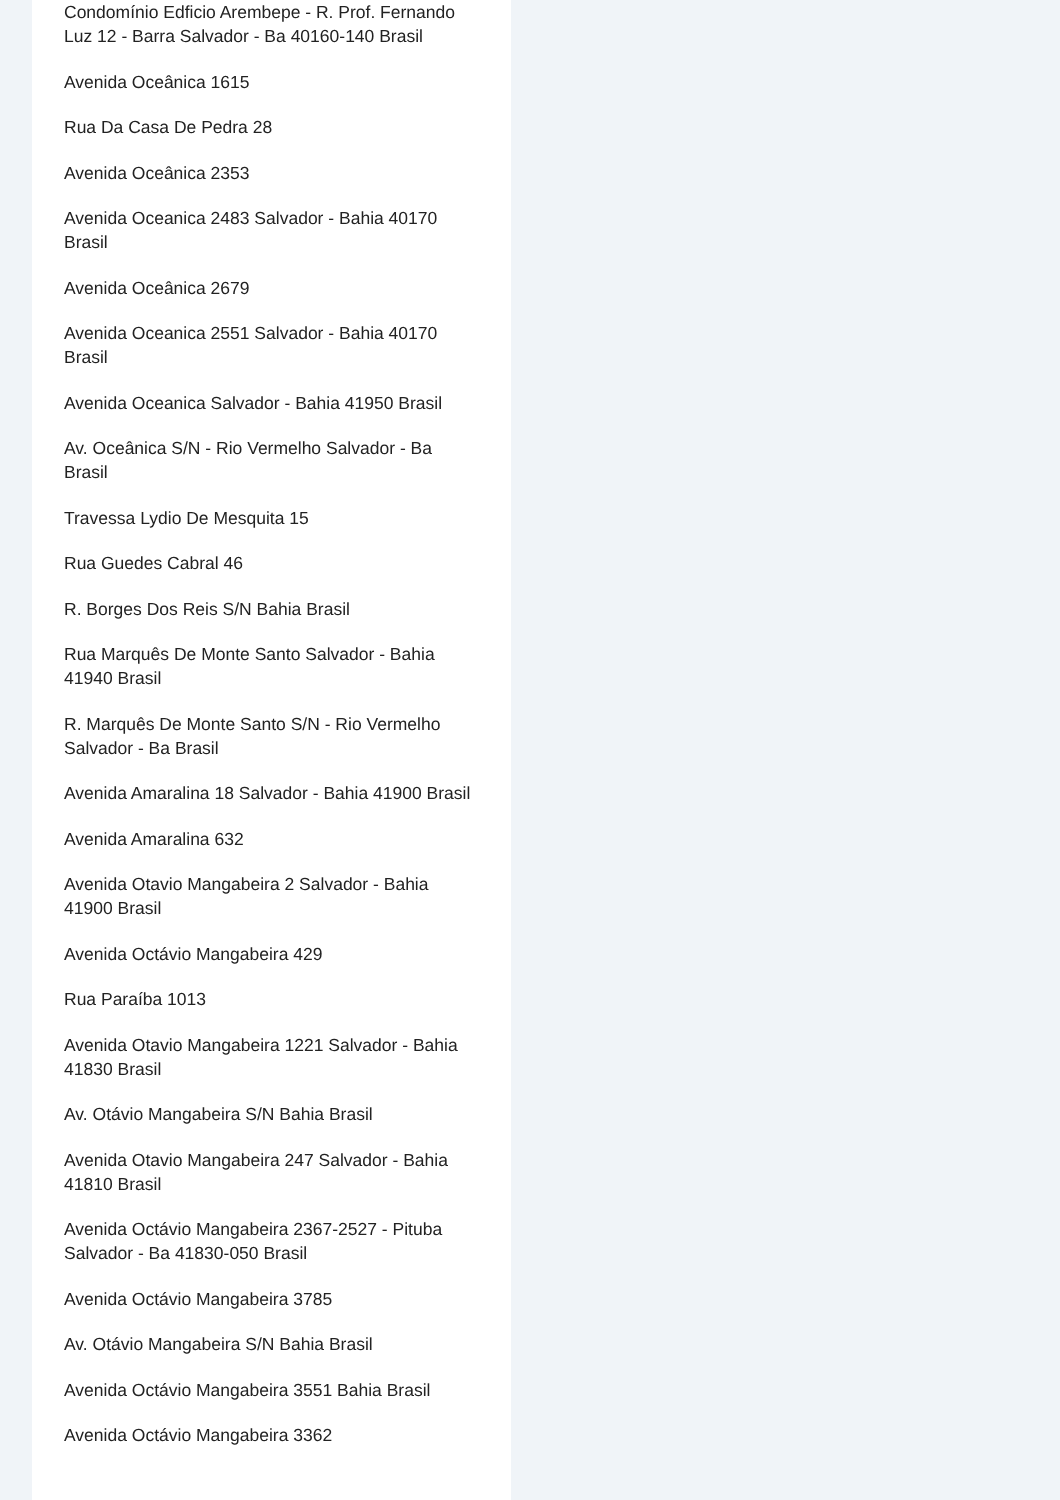Condomínio Edficio Arembepe - R. Prof. Fernando Luz 12 - Barra Salvador - Ba 40160-140 Brasil
Avenida Oceânica 1615
Rua Da Casa De Pedra 28
Avenida Oceânica 2353
Avenida Oceanica 2483 Salvador - Bahia 40170 Brasil
Avenida Oceânica 2679
Avenida Oceanica 2551 Salvador - Bahia 40170 Brasil
Avenida Oceanica Salvador - Bahia 41950 Brasil
Av. Oceânica S/N - Rio Vermelho Salvador - Ba Brasil
Travessa Lydio De Mesquita 15
Rua Guedes Cabral 46
R. Borges Dos Reis S/N Bahia Brasil
Rua Marquês De Monte Santo Salvador - Bahia 41940 Brasil
R. Marquês De Monte Santo S/N - Rio Vermelho Salvador - Ba Brasil
Avenida Amaralina 18 Salvador - Bahia 41900 Brasil
Avenida Amaralina 632
Avenida Otavio Mangabeira 2 Salvador - Bahia 41900 Brasil
Avenida Octávio Mangabeira 429
Rua Paraíba 1013
Avenida Otavio Mangabeira 1221 Salvador - Bahia 41830 Brasil
Av. Otávio Mangabeira S/N Bahia Brasil
Avenida Otavio Mangabeira 247 Salvador - Bahia 41810 Brasil
Avenida Octávio Mangabeira 2367-2527 - Pituba Salvador - Ba 41830-050 Brasil
Avenida Octávio Mangabeira 3785
Av. Otávio Mangabeira S/N Bahia Brasil
Avenida Octávio Mangabeira 3551 Bahia Brasil
Avenida Octávio Mangabeira 3362